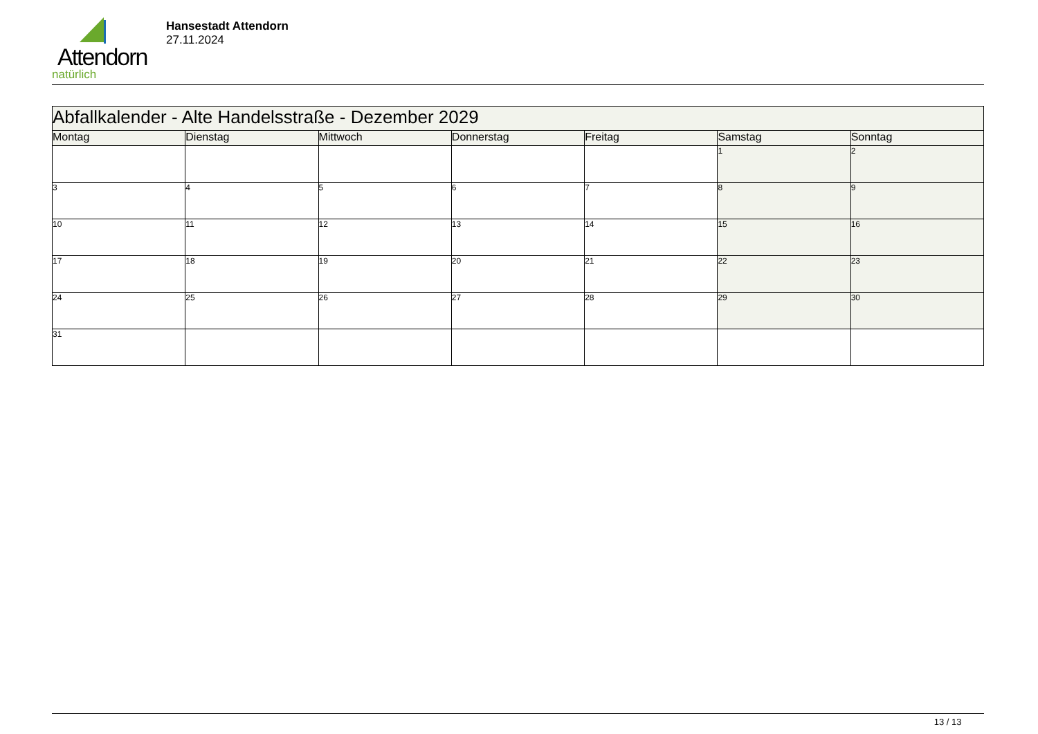Attendorn
natürlich
Hansestadt Attendorn
27.11.2024
| Abfallkalender - Alte Handelsstraße - Dezember 2029 | | | | | | |
| Montag | Dienstag | Mittwoch | Donnerstag | Freitag | Samstag | Sonntag |
| | | | | | 1 | 2 |
| 3 | 4 | 5 | 6 | 7 | 8 | 9 |
| 10 | 11 | 12 | 13 | 14 | 15 | 16 |
| 17 | 18 | 19 | 20 | 21 | 22 | 23 |
| 24 | 25 | 26 | 27 | 28 | 29 | 30 |
| 31 | | | | | | |
13 / 13